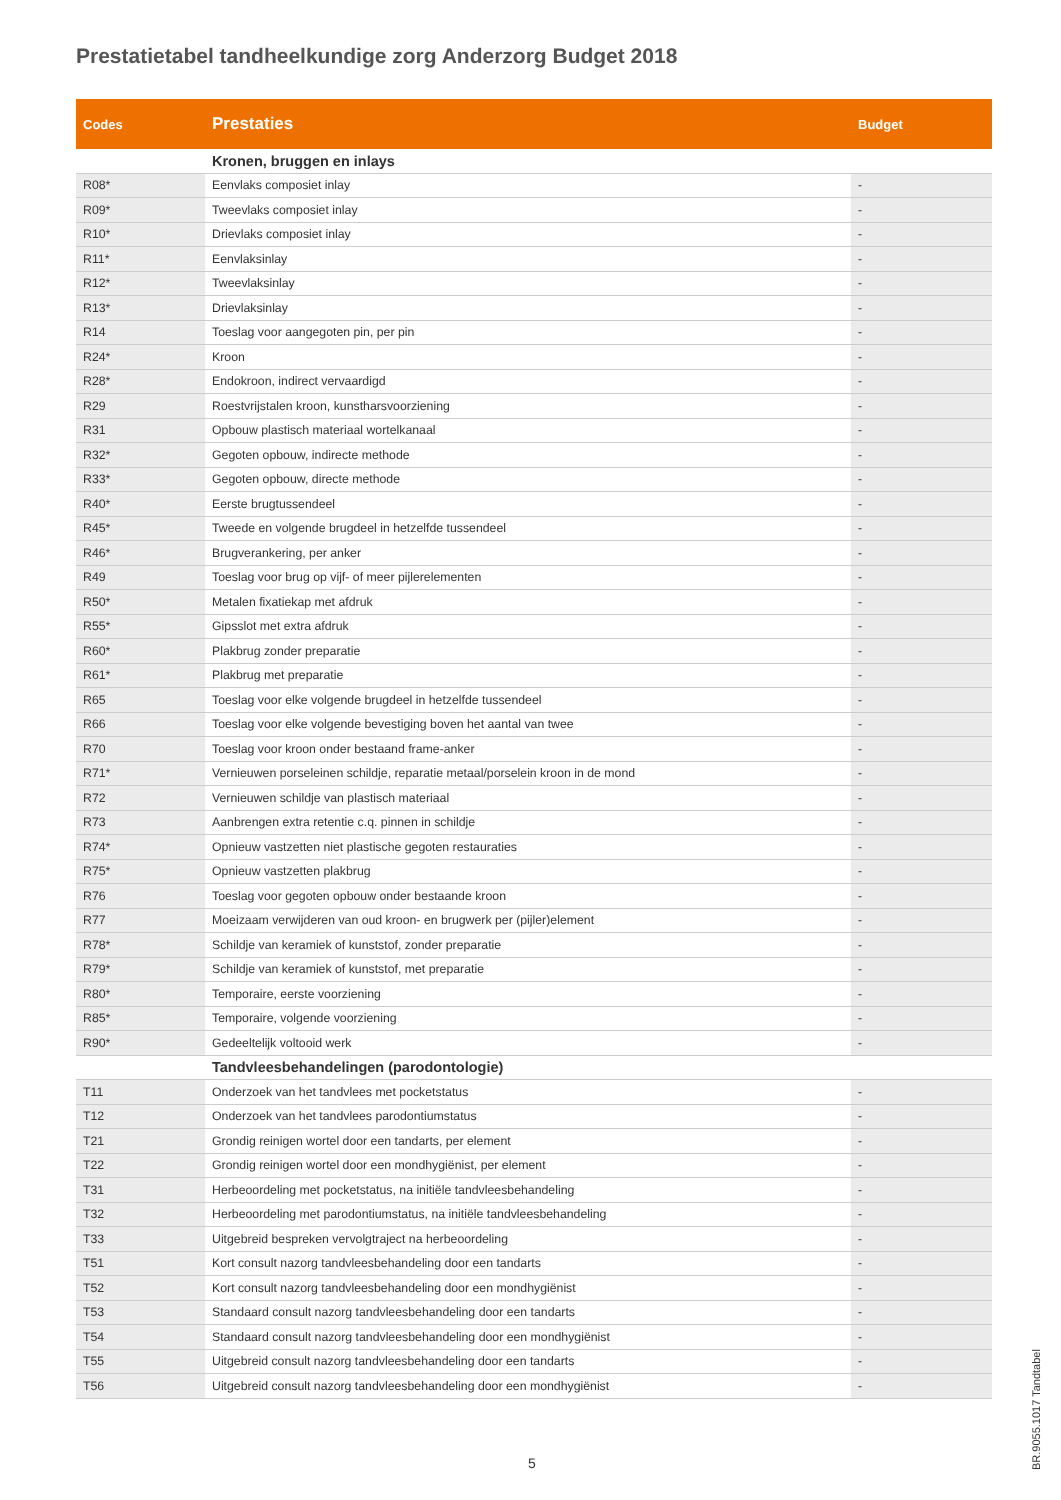Prestatietabel tandheelkundige zorg Anderzorg Budget 2018
| Codes | Prestaties | Budget |
| --- | --- | --- |
| | Kronen, bruggen en inlays | |
| R08* | Eenvlaks composiet inlay | - |
| R09* | Tweevlaks composiet inlay | - |
| R10* | Drievlaks composiet inlay | - |
| R11* | Eenvlaksinlay | - |
| R12* | Tweevlaksinlay | - |
| R13* | Drievlaksinlay | - |
| R14 | Toeslag voor aangegoten pin, per pin | - |
| R24* | Kroon | - |
| R28* | Endokroon, indirect vervaardigd | - |
| R29 | Roestvrijstalen kroon, kunstharsvoorziening | - |
| R31 | Opbouw plastisch materiaal wortelkanaal | - |
| R32* | Gegoten opbouw, indirecte methode | - |
| R33* | Gegoten opbouw, directe methode | - |
| R40* | Eerste brugtussendeel | - |
| R45* | Tweede en volgende brugdeel in hetzelfde tussendeel | - |
| R46* | Brugverankering, per anker | - |
| R49 | Toeslag voor brug op vijf- of meer pijlerelementen | - |
| R50* | Metalen fixatiekap met afdruk | - |
| R55* | Gipsslot met extra afdruk | - |
| R60* | Plakbrug zonder preparatie | - |
| R61* | Plakbrug met preparatie | - |
| R65 | Toeslag voor elke volgende brugdeel in hetzelfde tussendeel | - |
| R66 | Toeslag voor elke volgende bevestiging boven het aantal van twee | - |
| R70 | Toeslag voor kroon onder bestaand frame-anker | - |
| R71* | Vernieuwen porseleinen schildje, reparatie metaal/porselein kroon in de mond | - |
| R72 | Vernieuwen schildje van plastisch materiaal | - |
| R73 | Aanbrengen extra retentie c.q. pinnen in schildje | - |
| R74* | Opnieuw vastzetten niet plastische gegoten restauraties | - |
| R75* | Opnieuw vastzetten plakbrug | - |
| R76 | Toeslag voor gegoten opbouw onder bestaande kroon | - |
| R77 | Moeizaam verwijderen van oud kroon- en brugwerk per (pijler)element | - |
| R78* | Schildje van keramiek of kunststof, zonder preparatie | - |
| R79* | Schildje van keramiek of kunststof, met preparatie | - |
| R80* | Temporaire, eerste voorziening | - |
| R85* | Temporaire, volgende voorziening | - |
| R90* | Gedeeltelijk voltooid werk | - |
| | Tandvleesbehandelingen (parodontologie) | |
| T11 | Onderzoek van het tandvlees met pocketstatus | - |
| T12 | Onderzoek van het tandvlees parodontiumstatus | - |
| T21 | Grondig reinigen wortel door een tandarts, per element | - |
| T22 | Grondig reinigen wortel door een mondhygiënist, per element | - |
| T31 | Herbeoordeling met pocketstatus, na initiële tandvleesbehandeling | - |
| T32 | Herbeoordeling met parodontiumstatus, na initiële tandvleesbehandeling | - |
| T33 | Uitgebreid bespreken vervolgtraject na herbeoordeling | - |
| T51 | Kort consult nazorg tandvleesbehandeling door een tandarts | - |
| T52 | Kort consult nazorg tandvleesbehandeling door een mondhygiënist | - |
| T53 | Standaard consult nazorg tandvleesbehandeling door een tandarts | - |
| T54 | Standaard consult nazorg tandvleesbehandeling door een mondhygiënist | - |
| T55 | Uitgebreid consult nazorg tandvleesbehandeling door een tandarts | - |
| T56 | Uitgebreid consult nazorg tandvleesbehandeling door een mondhygiënist | - |
5
BR.9055.1017 Tandtabel